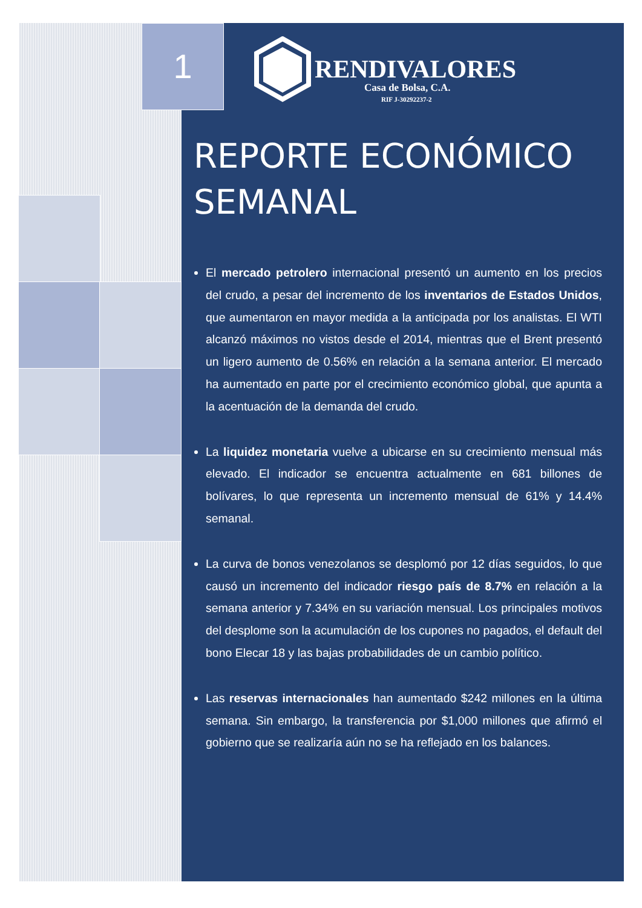1
RENDIVALORES
Casa de Bolsa, C.A.
RIF J-30292237-2
REPORTE ECONÓMICO SEMANAL
El mercado petrolero internacional presentó un aumento en los precios del crudo, a pesar del incremento de los inventarios de Estados Unidos, que aumentaron en mayor medida a la anticipada por los analistas. El WTI alcanzó máximos no vistos desde el 2014, mientras que el Brent presentó un ligero aumento de 0.56% en relación a la semana anterior. El mercado ha aumentado en parte por el crecimiento económico global, que apunta a la acentuación de la demanda del crudo.
La liquidez monetaria vuelve a ubicarse en su crecimiento mensual más elevado. El indicador se encuentra actualmente en 681 billones de bolívares, lo que representa un incremento mensual de 61% y 14.4% semanal.
La curva de bonos venezolanos se desplomó por 12 días seguidos, lo que causó un incremento del indicador riesgo país de 8.7% en relación a la semana anterior y 7.34% en su variación mensual. Los principales motivos del desplome son la acumulación de los cupones no pagados, el default del bono Elecar 18 y las bajas probabilidades de un cambio político.
Las reservas internacionales han aumentado $242 millones en la última semana. Sin embargo, la transferencia por $1,000 millones que afirmó el gobierno que se realizaría aún no se ha reflejado en los balances.